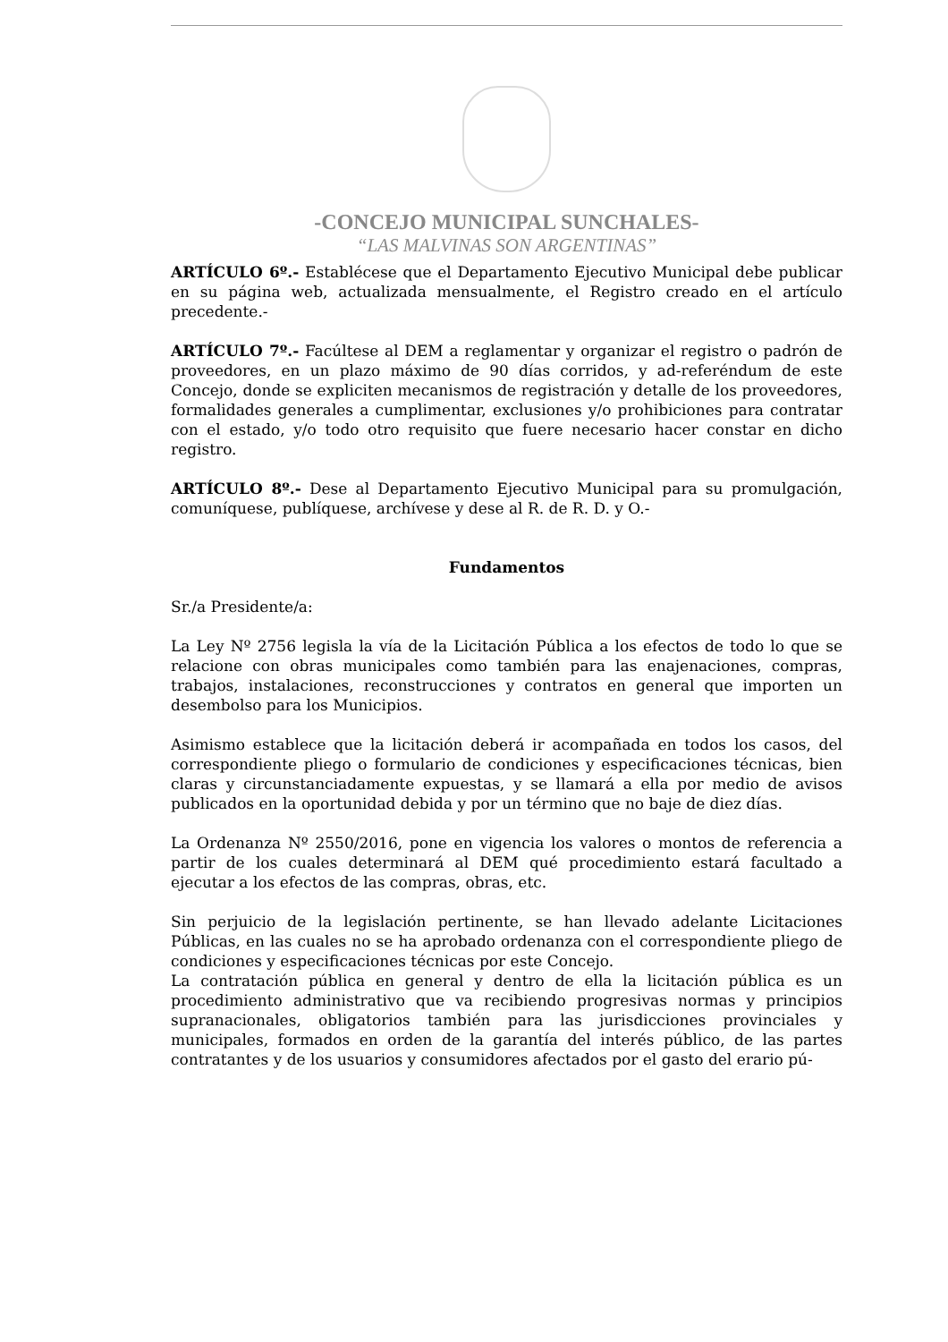-CONCEJO MUNICIPAL SUNCHALES-
“LAS MALVINAS SON ARGENTINAS”
ARTÍCULO 6º.- Establécese que el Departamento Ejecutivo Municipal debe publicar en su página web, actualizada mensualmente, el Registro creado en el artículo precedente.-
ARTÍCULO 7º.- Facúltese al DEM a reglamentar y organizar el registro o padrón de proveedores, en un plazo máximo de 90 días corridos, y ad-referéndum de este Concejo, donde se expliciten mecanismos de registración y detalle de los proveedores, formalidades generales a cumplimentar, exclusiones y/o prohibiciones para contratar con el estado, y/o todo otro requisito que fuere necesario hacer constar en dicho registro.
ARTÍCULO 8º.- Dese al Departamento Ejecutivo Municipal para su promulgación, comuníquese, publíquese, archívese y dese al R. de R. D. y O.-
Fundamentos
Sr./a Presidente/a:
La Ley Nº 2756 legisla la vía de la Licitación Pública a los efectos de todo lo que se relacione con obras municipales como también para las enajenaciones, compras, trabajos, instalaciones, reconstrucciones y contratos en general que importen un desembolso para los Municipios.
Asimismo establece que la licitación deberá ir acompañada en todos los casos, del correspondiente pliego o formulario de condiciones y especificaciones técnicas, bien claras y circunstanciadamente expuestas, y se llamará a ella por medio de avisos publicados en la oportunidad debida y por un término que no baje de diez días.
La Ordenanza Nº 2550/2016, pone en vigencia los valores o montos de referencia a partir de los cuales determinará al DEM qué procedimiento estará facultado a ejecutar a los efectos de las compras, obras, etc.
Sin perjuicio de la legislación pertinente, se han llevado adelante Licitaciones Públicas, en las cuales no se ha aprobado ordenanza con el correspondiente pliego de condiciones y especificaciones técnicas por este Concejo.
La contratación pública en general y dentro de ella la licitación pública es un procedimiento administrativo que va recibiendo progresivas normas y principios supranacionales, obligatorios también para las jurisdicciones provinciales y municipales, formados en orden de la garantía del interés público, de las partes contratantes y de los usuarios y consumidores afectados por el gasto del erario pú-